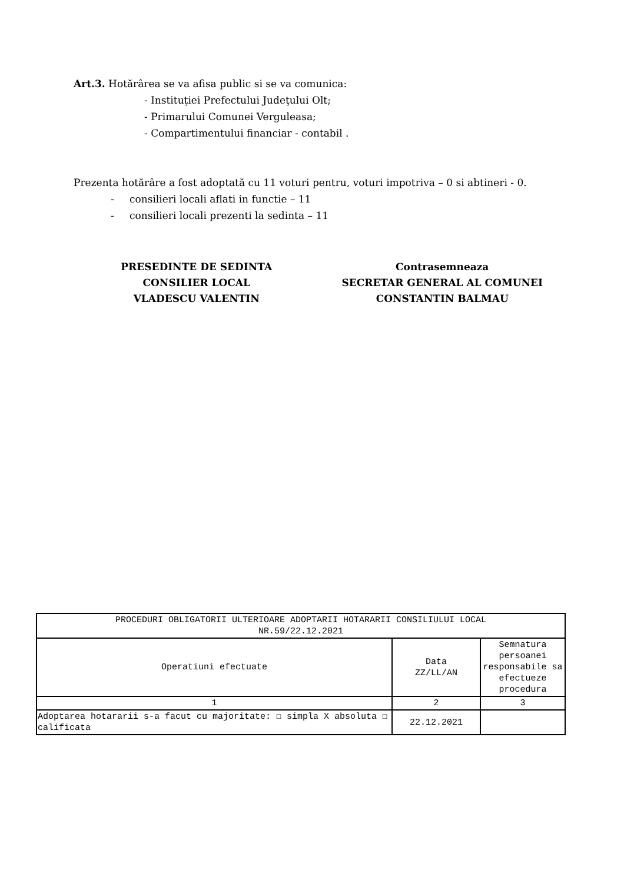Art.3. Hotărârea se va afisa public si se va comunica:
- Instituţiei Prefectului Judeţului Olt;
- Primarului Comunei Verguleasa;
- Compartimentului financiar - contabil .
Prezenta hotărâre a fost adoptată cu 11 voturi pentru, voturi impotriva – 0 si abtineri - 0.
- consilieri locali aflati in functie – 11
- consilieri locali prezenti la sedinta – 11
PRESEDINTE DE SEDINTA
CONSILIER LOCAL
VLADESCU VALENTIN
Contrasemneaza
SECRETAR GENERAL AL COMUNEI
CONSTANTIN BALMAU
| PROCEDURI OBLIGATORII ULTERIOARE ADOPTARII HOTARARII CONSILIULUI LOCAL NR.59/22.12.2021 | | |
| --- | --- | --- |
| Operatiuni efectuate | Data ZZ/LL/AN | Semnatura persoanei responsabile sa efectueze procedura |
| 1 | 2 | 3 |
| Adoptarea hotararii s-a facut cu majoritate: ☐ simpla X absoluta ☐ calificata | 22.12.2021 | |